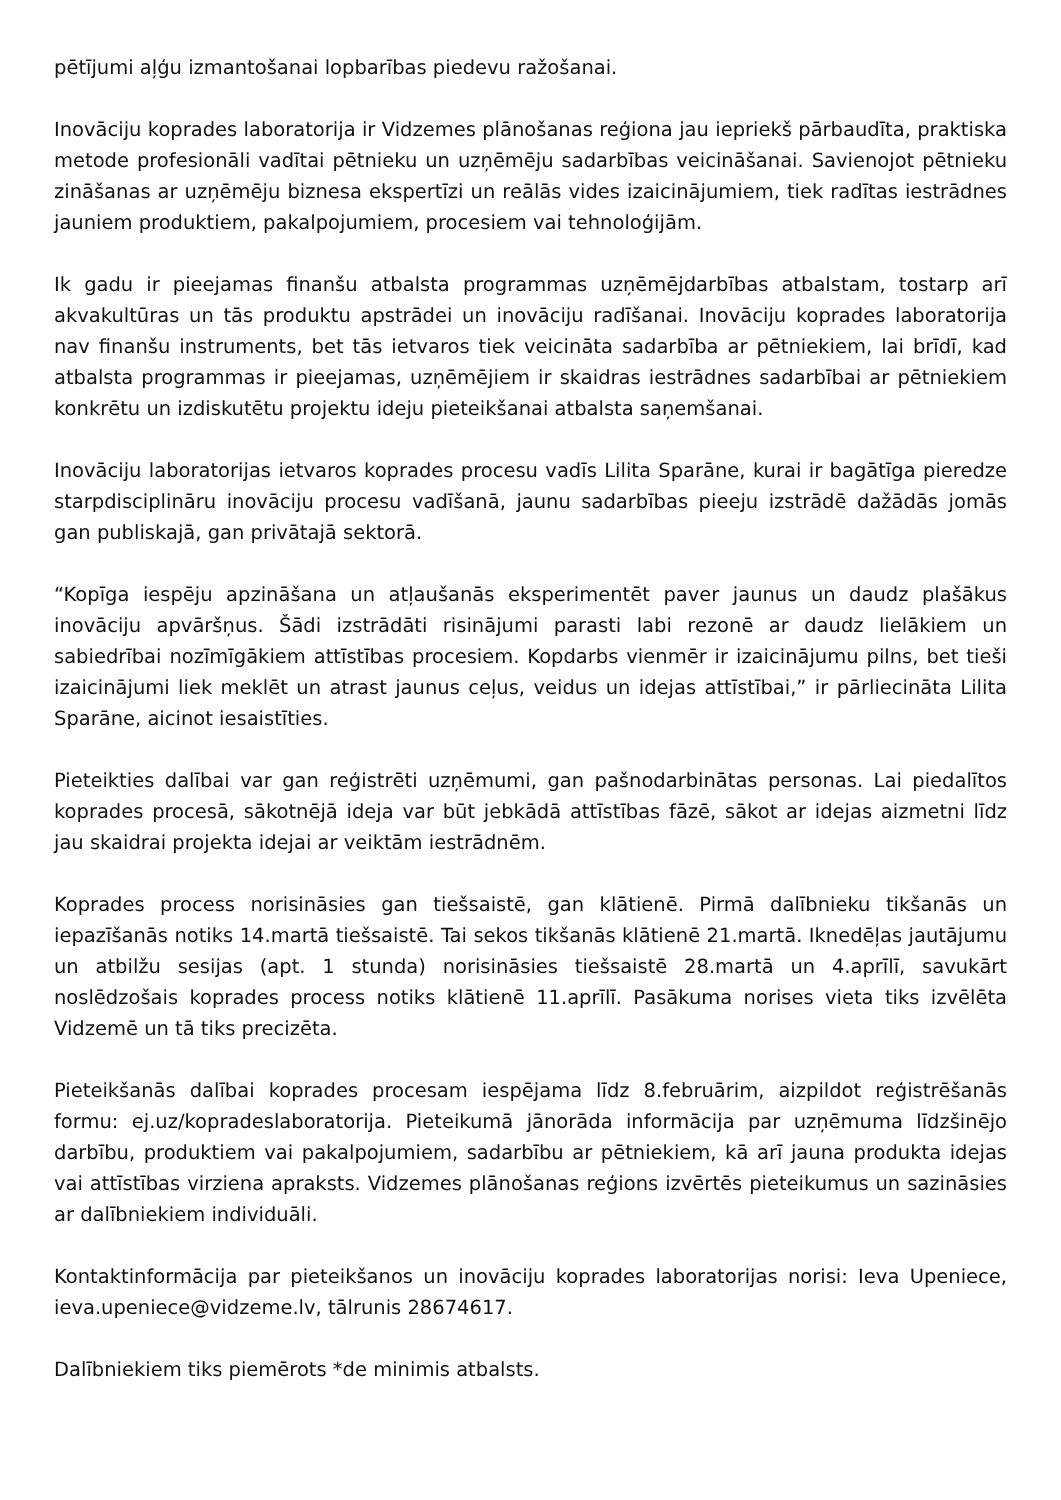pētījumi aļģu izmantošanai lopbarības piedevu ražošanai.
Inovāciju koprades laboratorija ir Vidzemes plānošanas reģiona jau iepriekš pārbaudīta, praktiska metode profesionāli vadītai pētnieku un uzņēmēju sadarbības veicināšanai. Savienojot pētnieku zināšanas ar uzņēmēju biznesa ekspertīzi un reālās vides izaicinājumiem, tiek radītas iestrādnes jauniem produktiem, pakalpojumiem, procesiem vai tehnoloģijām.
Ik gadu ir pieejamas finanšu atbalsta programmas uzņēmējdarbības atbalstam, tostarp arī akvakultūras un tās produktu apstrādei un inovāciju radīšanai. Inovāciju koprades laboratorija nav finanšu instruments, bet tās ietvaros tiek veicināta sadarbība ar pētniekiem, lai brīdī, kad atbalsta programmas ir pieejamas, uzņēmējiem ir skaidras iestrādnes sadarbībai ar pētniekiem konkrētu un izdiskutētu projektu ideju pieteikšanai atbalsta saņemšanai.
Inovāciju laboratorijas ietvaros koprades procesu vadīs Lilita Sparāne, kurai ir bagātīga pieredze starpdisciplināru inovāciju procesu vadīšanā, jaunu sadarbības pieeju izstrādē dažādās jomās gan publiskajā, gan privātajā sektorā.
“Kopīga iespēju apzināšana un atļaušanās eksperimentēt paver jaunus un daudz plašākus inovāciju apvāršņus. Šādi izstrādāti risinājumi parasti labi rezonē ar daudz lielākiem un sabiedrībai nozīmīgākiem attīstības procesiem. Kopdarbs vienmēr ir izaicinājumu pilns, bet tieši izaicinājumi liek meklēt un atrast jaunus ceļus, veidus un idejas attīstībai,” ir pārliecināta Lilita Sparāne, aicinot iesaistīties.
Pieteikties dalībai var gan reģistrēti uzņēmumi, gan pašnodarbinātas personas. Lai piedalītos koprades procesā, sākotnējā ideja var būt jebkādā attīstības fāzē, sākot ar idejas aizmetni līdz jau skaidrai projekta idejai ar veiktām iestrādnēm.
Koprades process norisināsies gan tiešsaistē, gan klātienē. Pirmā dalībnieku tikšanās un iepazīšanās notiks 14.martā tiešsaistē. Tai sekos tikšanās klātienē 21.martā. Iknedēļas jautājumu un atbilžu sesijas (apt. 1 stunda) norisināsies tiešsaistē 28.martā un 4.aprīlī, savukārt noslēdzošais koprades process notiks klātienē 11.aprīlī. Pasākuma norises vieta tiks izvēlēta Vidzemē un tā tiks precizēta.
Pieteikšanās dalībai koprades procesam iespējama līdz 8.februārim, aizpildot reģistrēšanās formu: ej.uz/koprades­laboratorija. Pieteikumā jānorāda informācija par uzņēmuma līdzšinējo darbību, produktiem vai pakalpojumiem, sadarbību ar pētniekiem, kā arī jauna produkta idejas vai attīstības virziena apraksts. Vidzemes plānošanas reģions izvērtēs pieteikumus un sazināsies ar dalībniekiem individuāli.
Kontaktinformācija par pieteikšanos un inovāciju koprades laboratorijas norisi: Ieva Upeniece, ieva.upeniece@vidzeme.lv, tālrunis 28674617.
Dalībniekiem tiks piemērots *de minimis atbalsts.